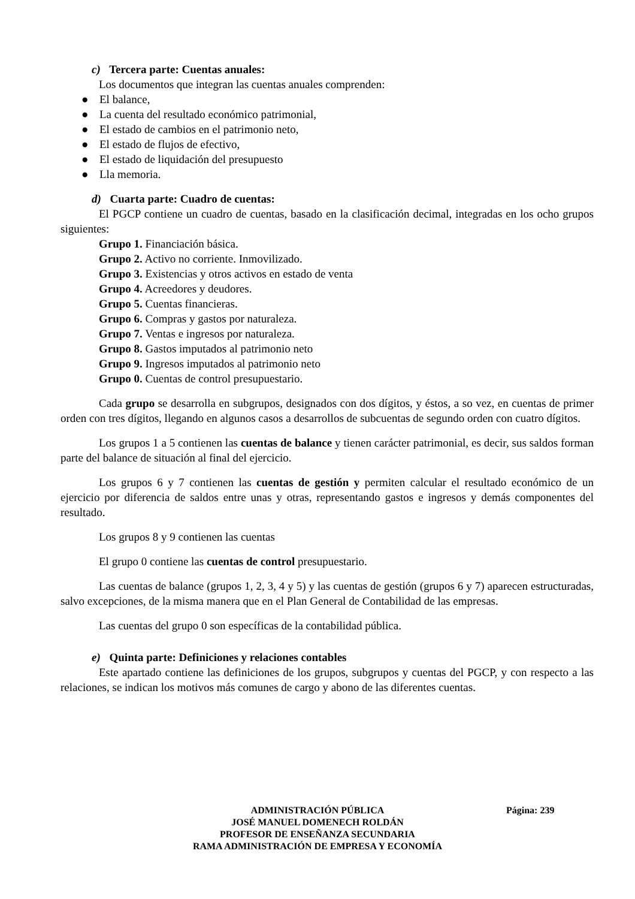c) Tercera parte: Cuentas anuales:
Los documentos que integran las cuentas anuales comprenden:
● El balance,
● La cuenta del resultado económico patrimonial,
● El estado de cambios en el patrimonio neto,
● El estado de flujos de efectivo,
● El estado de liquidación del presupuesto
● Lla memoria.
d) Cuarta parte: Cuadro de cuentas:
El PGCP contiene un cuadro de cuentas, basado en la clasificación decimal, integradas en los ocho grupos siguientes:
Grupo 1. Financiación básica.
Grupo 2. Activo no corriente. Inmovilizado.
Grupo 3. Existencias y otros activos en estado de venta
Grupo 4. Acreedores y deudores.
Grupo 5. Cuentas financieras.
Grupo 6. Compras y gastos por naturaleza.
Grupo 7. Ventas e ingresos por naturaleza.
Grupo 8. Gastos imputados al patrimonio neto
Grupo 9. Ingresos imputados al patrimonio neto
Grupo 0. Cuentas de control presupuestario.
Cada grupo se desarrolla en subgrupos, designados con dos dígitos, y éstos, a so vez, en cuentas de primer orden con tres dígitos, llegando en algunos casos a desarrollos de subcuentas de segundo orden con cuatro dígitos.
Los grupos 1 a 5 contienen las cuentas de balance y tienen carácter patrimonial, es decir, sus saldos forman parte del balance de situación al final del ejercicio.
Los grupos 6 y 7 contienen las cuentas de gestión y permiten calcular el resultado económico de un ejercicio por diferencia de saldos entre unas y otras, representando gastos e ingresos y demás componentes del resultado.
Los grupos 8 y 9 contienen las cuentas
El grupo 0 contiene las cuentas de control presupuestario.
Las cuentas de balance (grupos 1, 2, 3, 4 y 5) y las cuentas de gestión (grupos 6 y 7) aparecen estructuradas, salvo excepciones, de la misma manera que en el Plan General de Contabilidad de las empresas.
Las cuentas del grupo 0 son específicas de la contabilidad pública.
e) Quinta parte: Definiciones y relaciones contables
Este apartado contiene las definiciones de los grupos, subgrupos y cuentas del PGCP, y con respecto a las relaciones, se indican los motivos más comunes de cargo y abono de las diferentes cuentas.
ADMINISTRACIÓN PÚBLICA Página: 239
JOSÉ MANUEL DOMENECH ROLDÁN
PROFESOR DE ENSEÑANZA SECUNDARIA
RAMA ADMINISTRACIÓN DE EMPRESA Y ECONOMÍA